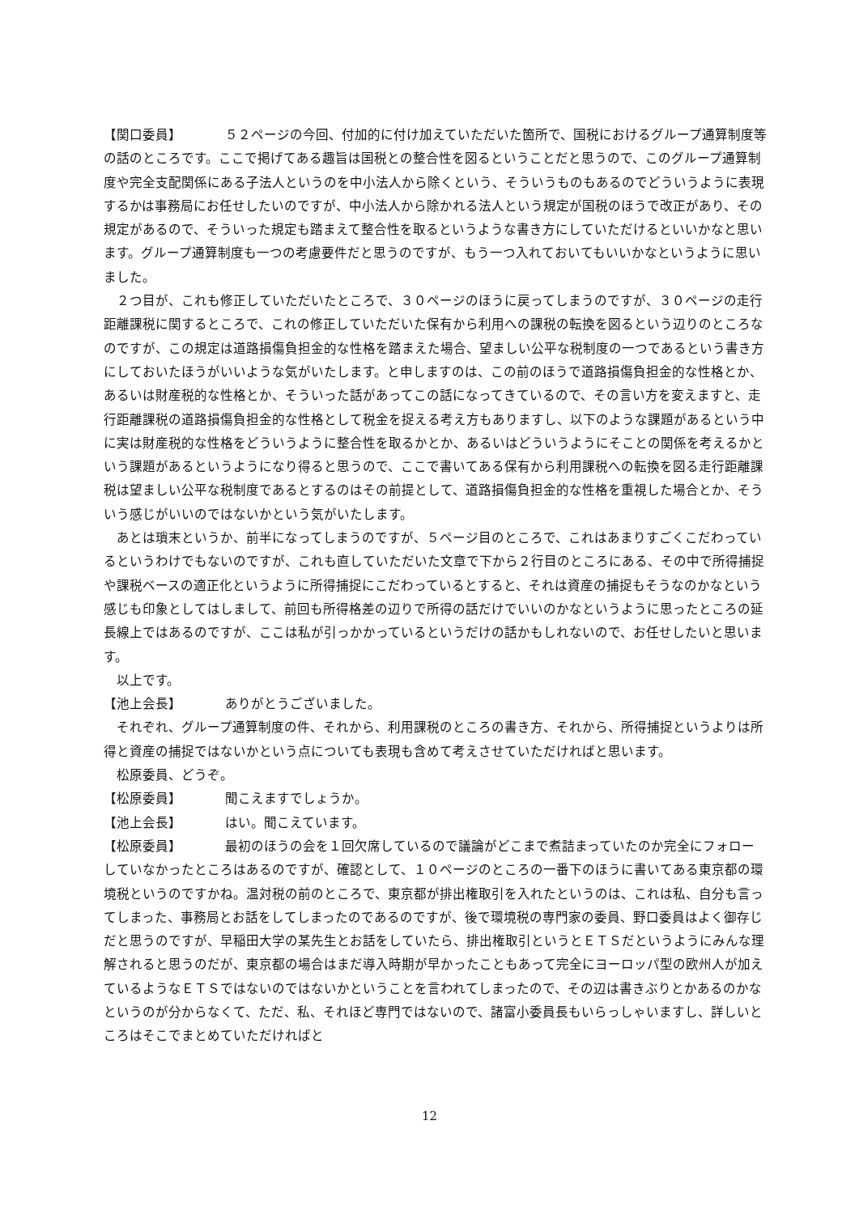【関口委員】 ５２ページの今回、付加的に付け加えていただいた箇所で、国税におけるグループ通算制度等の話のところです。ここで掲げてある趣旨は国税との整合性を図るということだと思うので、このグループ通算制度や完全支配関係にある子法人というのを中小法人から除くという、そういうものもあるのでどういうように表現するかは事務局にお任せしたいのですが、中小法人から除かれる法人という規定が国税のほうで改正があり、その規定があるので、そういった規定も踏まえて整合性を取るというような書き方にしていただけるといいかなと思います。グループ通算制度も一つの考慮要件だと思うのですが、もう一つ入れておいてもいいかなというように思いました。
２つ目が、これも修正していただいたところで、３０ページのほうに戻ってしまうのですが、３０ページの走行距離課税に関するところで、これの修正していただいた保有から利用への課税の転換を図るという辺りのところなのですが、この規定は道路損傷負担金的な性格を踏まえた場合、望ましい公平な税制度の一つであるという書き方にしておいたほうがいいような気がいたします。と申しますのは、この前のほうで道路損傷負担金的な性格とか、あるいは財産税的な性格とか、そういった話があってこの話になってきているので、その言い方を変えますと、走行距離課税の道路損傷負担金的な性格として税金を捉える考え方もありますし、以下のような課題があるという中に実は財産税的な性格をどういうように整合性を取るかとか、あるいはどういうようにそことの関係を考えるかという課題があるというようになり得ると思うので、ここで書いてある保有から利用課税への転換を図る走行距離課税は望ましい公平な税制度であるとするのはその前提として、道路損傷負担金的な性格を重視した場合とか、そういう感じがいいのではないかという気がいたします。
あとは瑣末というか、前半になってしまうのですが、５ページ目のところで、これはあまりすごくこだわっているというわけでもないのですが、これも直していただいた文章で下から２行目のところにある、その中で所得捕捉や課税ベースの適正化というように所得捕捉にこだわっているとすると、それは資産の捕捉もそうなのかなという感じも印象としてはしまして、前回も所得格差の辺りで所得の話だけでいいのかなというように思ったところの延長線上ではあるのですが、ここは私が引っかかっているというだけの話かもしれないので、お任せしたいと思います。
以上です。
【池上会長】 ありがとうございました。
それぞれ、グループ通算制度の件、それから、利用課税のところの書き方、それから、所得捕捉というよりは所得と資産の捕捉ではないかという点についても表現も含めて考えさせていただければと思います。
松原委員、どうぞ。
【松原委員】 聞こえますでしょうか。
【池上会長】 はい。聞こえています。
【松原委員】 最初のほうの会を１回欠席しているので議論がどこまで煮詰まっていたのか完全にフォローしていなかったところはあるのですが、確認として、１０ページのところの一番下のほうに書いてある東京都の環境税というのですかね。温対税の前のところで、東京都が排出権取引を入れたというのは、これは私、自分も言ってしまった、事務局とお話をしてしまったのであるのですが、後で環境税の専門家の委員、野口委員はよく御存じだと思うのですが、早稲田大学の某先生とお話をしていたら、排出権取引というとＥＴＳだというようにみんな理解されると思うのだが、東京都の場合はまだ導入時期が早かったこともあって完全にヨーロッパ型の欧州人が加えているようなＥＴＳではないのではないかということを言われてしまったので、その辺は書きぶりとかあるのかなというのが分からなくて、ただ、私、それほど専門ではないので、諸富小委員長もいらっしゃいますし、詳しいところはそこでまとめていただければと
12